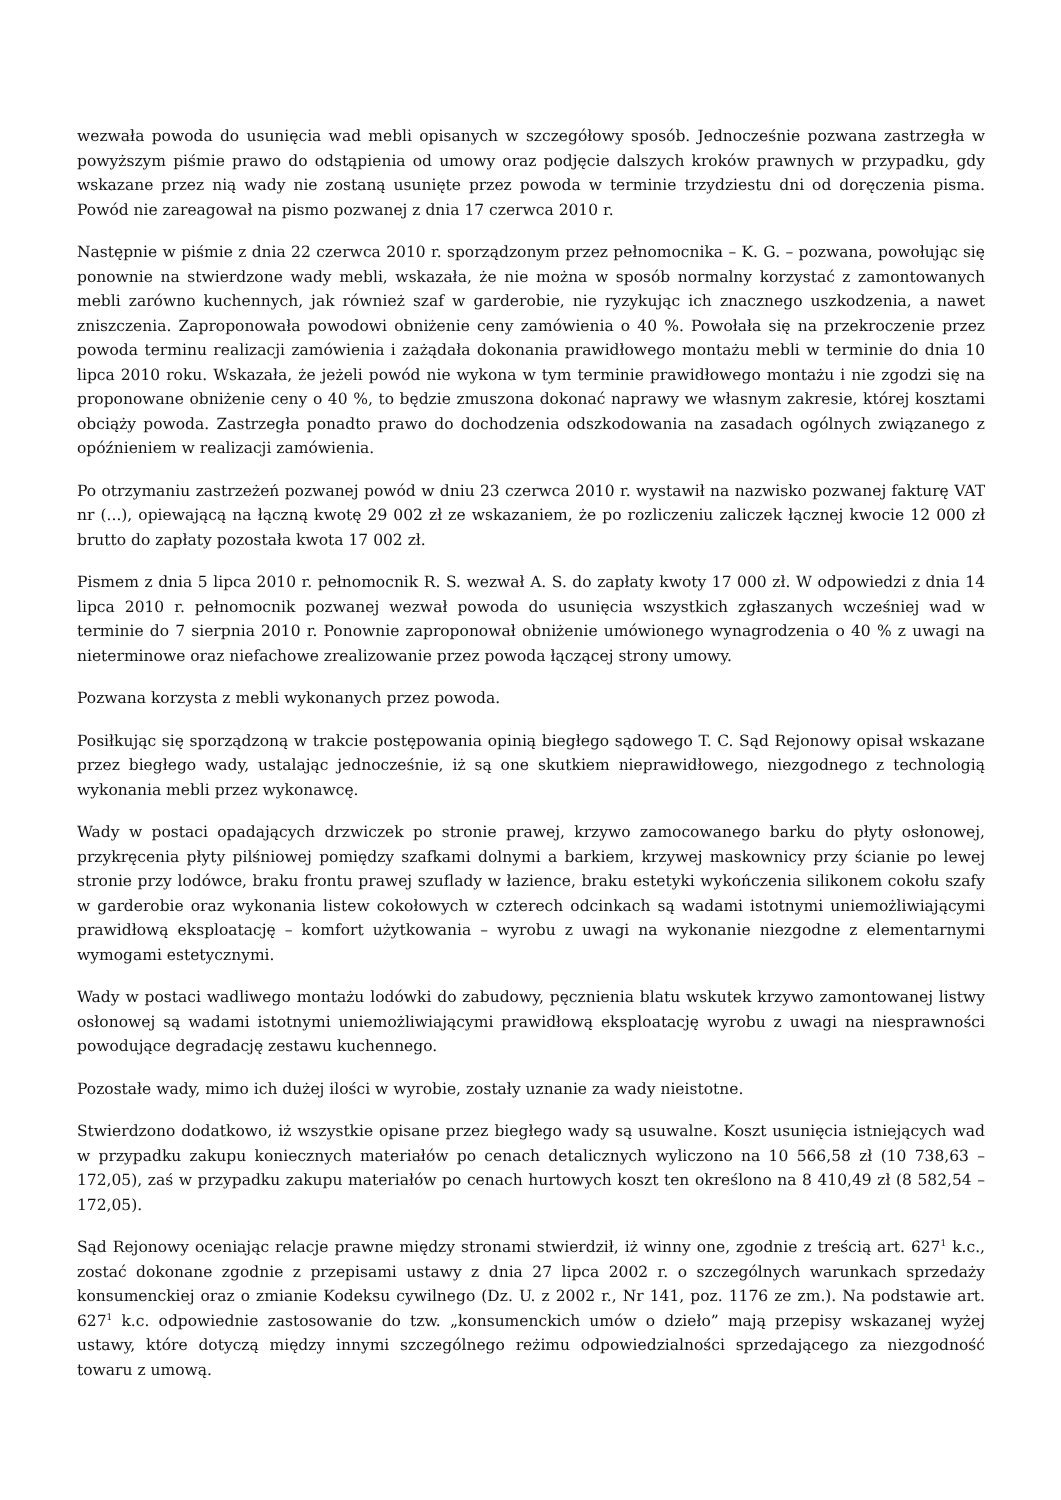wezwała powoda do usunięcia wad mebli opisanych w szczegółowy sposób. Jednocześnie pozwana zastrzegła w powyższym piśmie prawo do odstąpienia od umowy oraz podjęcie dalszych kroków prawnych w przypadku, gdy wskazane przez nią wady nie zostaną usunięte przez powoda w terminie trzydziestu dni od doręczenia pisma. Powód nie zareagował na pismo pozwanej z dnia 17 czerwca 2010 r.
Następnie w piśmie z dnia 22 czerwca 2010 r. sporządzonym przez pełnomocnika – K. G. – pozwana, powołując się ponownie na stwierdzone wady mebli, wskazała, że nie można w sposób normalny korzystać z zamontowanych mebli zarówno kuchennych, jak również szaf w garderobie, nie ryzykując ich znacznego uszkodzenia, a nawet zniszczenia. Zaproponowała powodowi obniżenie ceny zamówienia o 40 %. Powołała się na przekroczenie przez powoda terminu realizacji zamówienia i zażądała dokonania prawidłowego montażu mebli w terminie do dnia 10 lipca 2010 roku. Wskazała, że jeżeli powód nie wykona w tym terminie prawidłowego montażu i nie zgodzi się na proponowane obniżenie ceny o 40 %, to będzie zmuszona dokonać naprawy we własnym zakresie, której kosztami obciąży powoda. Zastrzegła ponadto prawo do dochodzenia odszkodowania na zasadach ogólnych związanego z opóźnieniem w realizacji zamówienia.
Po otrzymaniu zastrzeżeń pozwanej powód w dniu 23 czerwca 2010 r. wystawił na nazwisko pozwanej fakturę VAT nr (...), opiewającą na łączną kwotę 29 002 zł ze wskazaniem, że po rozliczeniu zaliczek łącznej kwocie 12 000 zł brutto do zapłaty pozostała kwota 17 002 zł.
Pismem z dnia 5 lipca 2010 r. pełnomocnik R. S. wezwał A. S. do zapłaty kwoty 17 000 zł. W odpowiedzi z dnia 14 lipca 2010 r. pełnomocnik pozwanej wezwał powoda do usunięcia wszystkich zgłaszanych wcześniej wad w terminie do 7 sierpnia 2010 r. Ponownie zaproponował obniżenie umówionego wynagrodzenia o 40 % z uwagi na nieterminowe oraz niefachowe zrealizowanie przez powoda łączącej strony umowy.
Pozwana korzysta z mebli wykonanych przez powoda.
Posiłkując się sporządzoną w trakcie postępowania opinią biegłego sądowego T. C. Sąd Rejonowy opisał wskazane przez biegłego wady, ustalając jednocześnie, iż są one skutkiem nieprawidłowego, niezgodnego z technologią wykonania mebli przez wykonawcę.
Wady w postaci opadających drzwiczek po stronie prawej, krzywo zamocowanego barku do płyty osłonowej, przykręcenia płyty pilśniowej pomiędzy szafkami dolnymi a barkiem, krzywej maskownicy przy ścianie po lewej stronie przy lodówce, braku frontu prawej szuflady w łazience, braku estetyki wykończenia silikonem cokołu szafy w garderobie oraz wykonania listew cokołowych w czterech odcinkach są wadami istotnymi uniemożliwiającymi prawidłową eksploatację – komfort użytkowania – wyrobu z uwagi na wykonanie niezgodne z elementarnymi wymogami estetycznymi.
Wady w postaci wadliwego montażu lodówki do zabudowy, pęcznienia blatu wskutek krzywo zamontowanej listwy osłonowej są wadami istotnymi uniemożliwiającymi prawidłową eksploatację wyrobu z uwagi na niesprawności powodujące degradację zestawu kuchennego.
Pozostałe wady, mimo ich dużej ilości w wyrobie, zostały uznanie za wady nieistotne.
Stwierdzono dodatkowo, iż wszystkie opisane przez biegłego wady są usuwalne. Koszt usunięcia istniejących wad w przypadku zakupu koniecznych materiałów po cenach detalicznych wyliczono na 10 566,58 zł (10 738,63 – 172,05), zaś w przypadku zakupu materiałów po cenach hurtowych koszt ten określono na 8 410,49 zł (8 582,54 – 172,05).
Sąd Rejonowy oceniając relacje prawne między stronami stwierdził, iż winny one, zgodnie z treścią art. 627<sup>1</sup> k.c., zostać dokonane zgodnie z przepisami ustawy z dnia 27 lipca 2002 r. o szczególnych warunkach sprzedaży konsumenckiej oraz o zmianie Kodeksu cywilnego (Dz. U. z 2002 r., Nr 141, poz. 1176 ze zm.). Na podstawie art. 627<sup>1</sup> k.c. odpowiednie zastosowanie do tzw. „konsumenckich umów o dzieło” mają przepisy wskazanej wyżej ustawy, które dotyczą między innymi szczególnego reżimu odpowiedzialności sprzedającego za niezgodność towaru z umową.